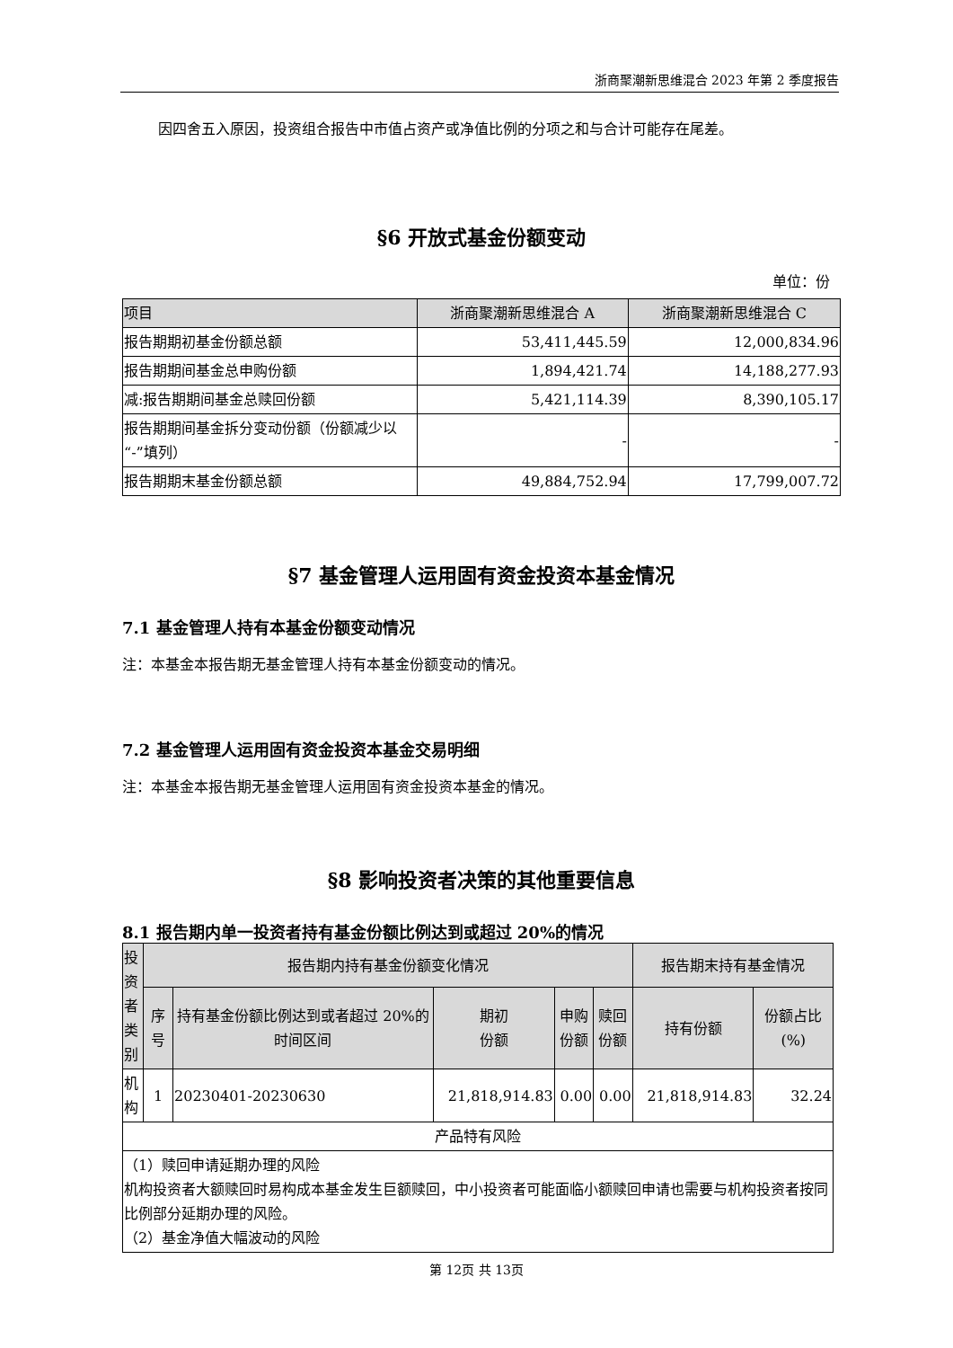浙商聚潮新思维混合 2023 年第 2 季度报告
因四舍五入原因，投资组合报告中市值占资产或净值比例的分项之和与合计可能存在尾差。
§6 开放式基金份额变动
单位：份
| 项目 | 浙商聚潮新思维混合 A | 浙商聚潮新思维混合 C |
| 报告期期初基金份额总额 | 53,411,445.59 | 12,000,834.96 |
| 报告期期间基金总申购份额 | 1,894,421.74 | 14,188,277.93 |
| 减:报告期期间基金总赎回份额 | 5,421,114.39 | 8,390,105.17 |
| 报告期期间基金拆分变动份额（份额减少以“-”填列） | - | - |
| 报告期期末基金份额总额 | 49,884,752.94 | 17,799,007.72 |
§7 基金管理人运用固有资金投资本基金情况
7.1 基金管理人持有本基金份额变动情况
注：本基金本报告期无基金管理人持有本基金份额变动的情况。
7.2 基金管理人运用固有资金投资本基金交易明细
注：本基金本报告期无基金管理人运用固有资金投资本基金的情况。
§8 影响投资者决策的其他重要信息
8.1 报告期内单一投资者持有基金份额比例达到或超过 20%的情况
| 投资者类别 | 报告期内持有基金份额变化情况 | | | | | 报告期末持有基金情况 | |
| | 序号 | 持有基金份额比例达到或者超过 20%的时间区间 | 期初 份额 | 申购 份额 | 赎回 份额 | 持有份额 | 份额占比(%) |
| 机构 | 1 | 20230401-20230630 | 21,818,914.83 | 0.00 | 0.00 | 21,818,914.83 | 32.24 |
| 产品特有风险 | | | | | | | |
| （1）赎回申请延期办理的风险 机构投资者大额赎回时易构成本基金发生巨额赎回，中小投资者可能面临小额赎回申请也需要与机构投资者按同比例部分延期办理的风险。 （2）基金净值大幅波动的风险 | | | | | | | |
第 12页 共 13页